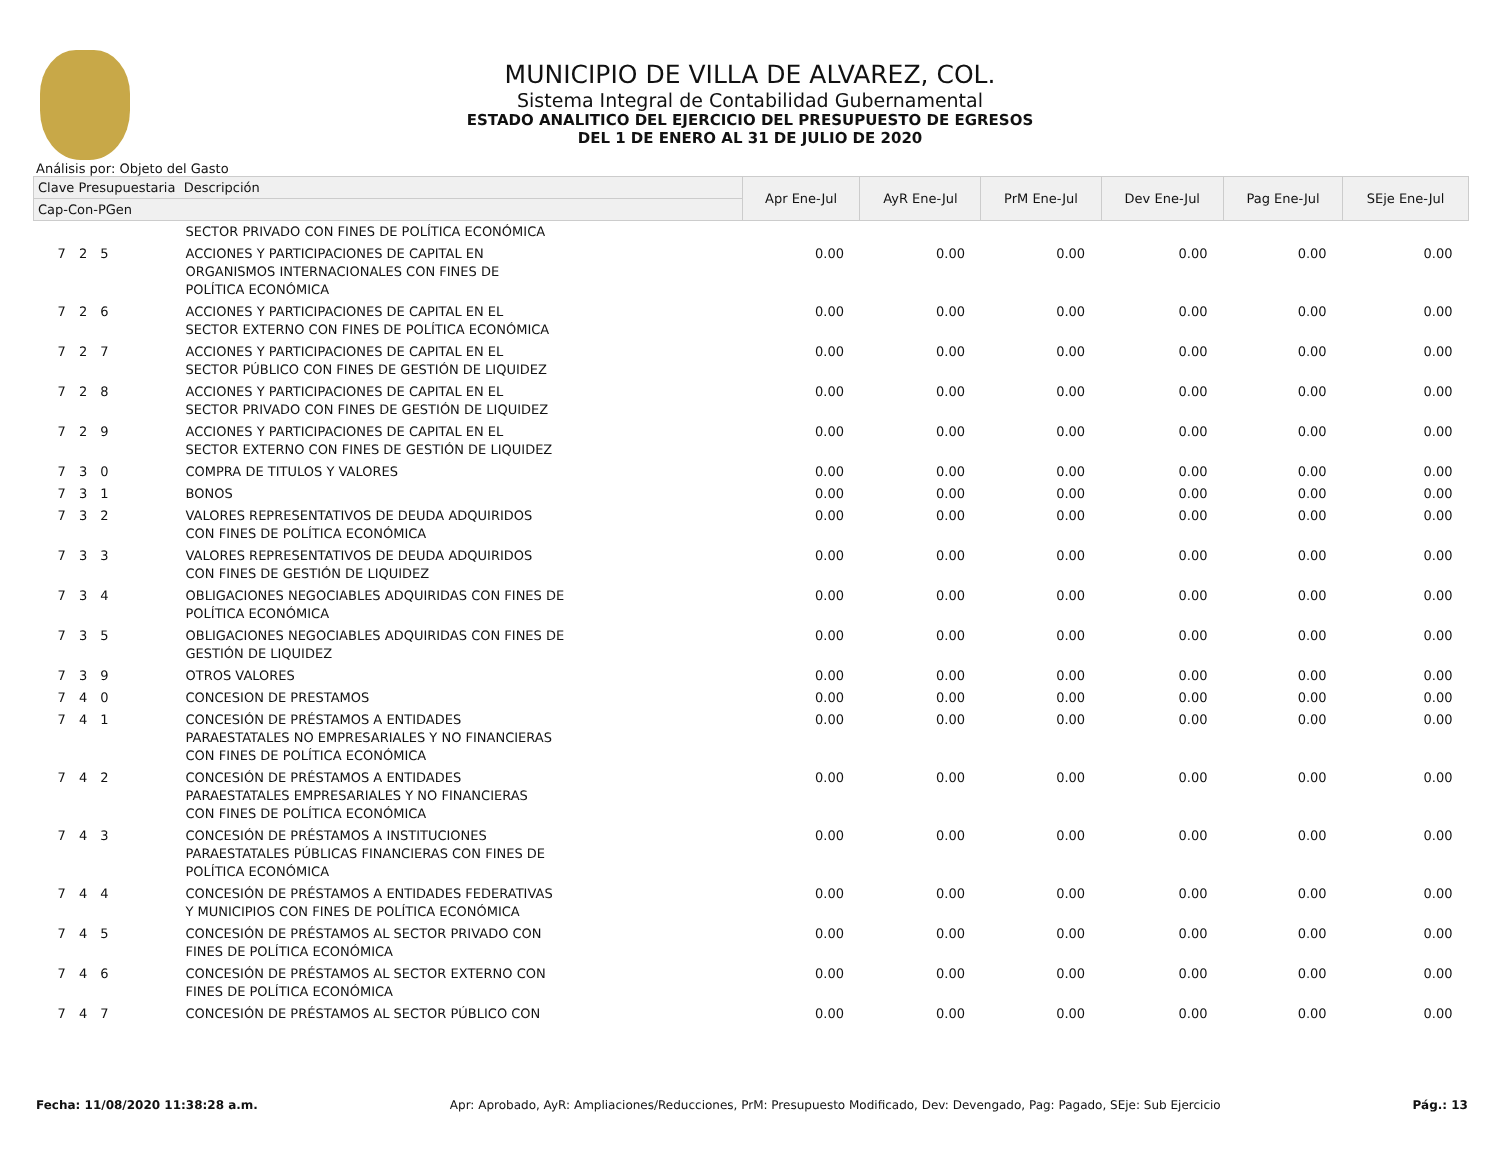MUNICIPIO DE VILLA DE ALVAREZ, COL.
Sistema Integral de Contabilidad Gubernamental
ESTADO ANALITICO DEL EJERCICIO DEL PRESUPUESTO DE EGRESOS
DEL 1 DE ENERO AL 31 DE JULIO DE 2020
Análisis por: Objeto del Gasto
| Clave Presupuestaria Descripción | | Apr Ene-Jul | AyR Ene-Jul | PrM Ene-Jul | Dev Ene-Jul | Pag Ene-Jul | SEje Ene-Jul |
| --- | --- | --- | --- | --- | --- | --- | --- |
| Cap-Con-PGen | | | | | | | |
| | SECTOR PRIVADO CON FINES DE POLÍTICA ECONÓMICA | | | | | | |
| 7 2 5 | ACCIONES Y PARTICIPACIONES DE CAPITAL EN ORGANISMOS INTERNACIONALES CON FINES DE POLÍTICA ECONÓMICA | 0.00 | 0.00 | 0.00 | 0.00 | 0.00 | 0.00 |
| 7 2 6 | ACCIONES Y PARTICIPACIONES DE CAPITAL EN EL SECTOR EXTERNO CON FINES DE POLÍTICA ECONÓMICA | 0.00 | 0.00 | 0.00 | 0.00 | 0.00 | 0.00 |
| 7 2 7 | ACCIONES Y PARTICIPACIONES DE CAPITAL EN EL SECTOR PÚBLICO CON FINES DE GESTIÓN DE LIQUIDEZ | 0.00 | 0.00 | 0.00 | 0.00 | 0.00 | 0.00 |
| 7 2 8 | ACCIONES Y PARTICIPACIONES DE CAPITAL EN EL SECTOR PRIVADO CON FINES DE GESTIÓN DE LIQUIDEZ | 0.00 | 0.00 | 0.00 | 0.00 | 0.00 | 0.00 |
| 7 2 9 | ACCIONES Y PARTICIPACIONES DE CAPITAL EN EL SECTOR EXTERNO CON FINES DE GESTIÓN DE LIQUIDEZ | 0.00 | 0.00 | 0.00 | 0.00 | 0.00 | 0.00 |
| 7 3 0 | COMPRA DE TITULOS Y VALORES | 0.00 | 0.00 | 0.00 | 0.00 | 0.00 | 0.00 |
| 7 3 1 | BONOS | 0.00 | 0.00 | 0.00 | 0.00 | 0.00 | 0.00 |
| 7 3 2 | VALORES REPRESENTATIVOS DE DEUDA ADQUIRIDOS CON FINES DE POLÍTICA ECONÓMICA | 0.00 | 0.00 | 0.00 | 0.00 | 0.00 | 0.00 |
| 7 3 3 | VALORES REPRESENTATIVOS DE DEUDA ADQUIRIDOS CON FINES DE GESTIÓN DE LIQUIDEZ | 0.00 | 0.00 | 0.00 | 0.00 | 0.00 | 0.00 |
| 7 3 4 | OBLIGACIONES NEGOCIABLES ADQUIRIDAS CON FINES DE POLÍTICA ECONÓMICA | 0.00 | 0.00 | 0.00 | 0.00 | 0.00 | 0.00 |
| 7 3 5 | OBLIGACIONES NEGOCIABLES ADQUIRIDAS CON FINES DE GESTIÓN DE LIQUIDEZ | 0.00 | 0.00 | 0.00 | 0.00 | 0.00 | 0.00 |
| 7 3 9 | OTROS VALORES | 0.00 | 0.00 | 0.00 | 0.00 | 0.00 | 0.00 |
| 7 4 0 | CONCESION DE PRESTAMOS | 0.00 | 0.00 | 0.00 | 0.00 | 0.00 | 0.00 |
| 7 4 1 | CONCESIÓN DE PRÉSTAMOS A ENTIDADES PARAESTATALES NO EMPRESARIALES Y NO FINANCIERAS CON FINES DE POLÍTICA ECONÓMICA | 0.00 | 0.00 | 0.00 | 0.00 | 0.00 | 0.00 |
| 7 4 2 | CONCESIÓN DE PRÉSTAMOS A ENTIDADES PARAESTATALES EMPRESARIALES Y NO FINANCIERAS CON FINES DE POLÍTICA ECONÓMICA | 0.00 | 0.00 | 0.00 | 0.00 | 0.00 | 0.00 |
| 7 4 3 | CONCESIÓN DE PRÉSTAMOS A INSTITUCIONES PARAESTATALES PÚBLICAS FINANCIERAS CON FINES DE POLÍTICA ECONÓMICA | 0.00 | 0.00 | 0.00 | 0.00 | 0.00 | 0.00 |
| 7 4 4 | CONCESIÓN DE PRÉSTAMOS A ENTIDADES FEDERATIVAS Y MUNICIPIOS CON FINES DE POLÍTICA ECONÓMICA | 0.00 | 0.00 | 0.00 | 0.00 | 0.00 | 0.00 |
| 7 4 5 | CONCESIÓN DE PRÉSTAMOS AL SECTOR PRIVADO CON FINES DE POLÍTICA ECONÓMICA | 0.00 | 0.00 | 0.00 | 0.00 | 0.00 | 0.00 |
| 7 4 6 | CONCESIÓN DE PRÉSTAMOS AL SECTOR EXTERNO CON FINES DE POLÍTICA ECONÓMICA | 0.00 | 0.00 | 0.00 | 0.00 | 0.00 | 0.00 |
| 7 4 7 | CONCESIÓN DE PRÉSTAMOS AL SECTOR PÚBLICO CON | 0.00 | 0.00 | 0.00 | 0.00 | 0.00 | 0.00 |
Fecha: 11/08/2020 11:38:28 a.m. Apr: Aprobado, AyR: Ampliaciones/Reducciones, PrM: Presupuesto Modificado, Dev: Devengado, Pag: Pagado, SEje: Sub Ejercicio Pág.: 13